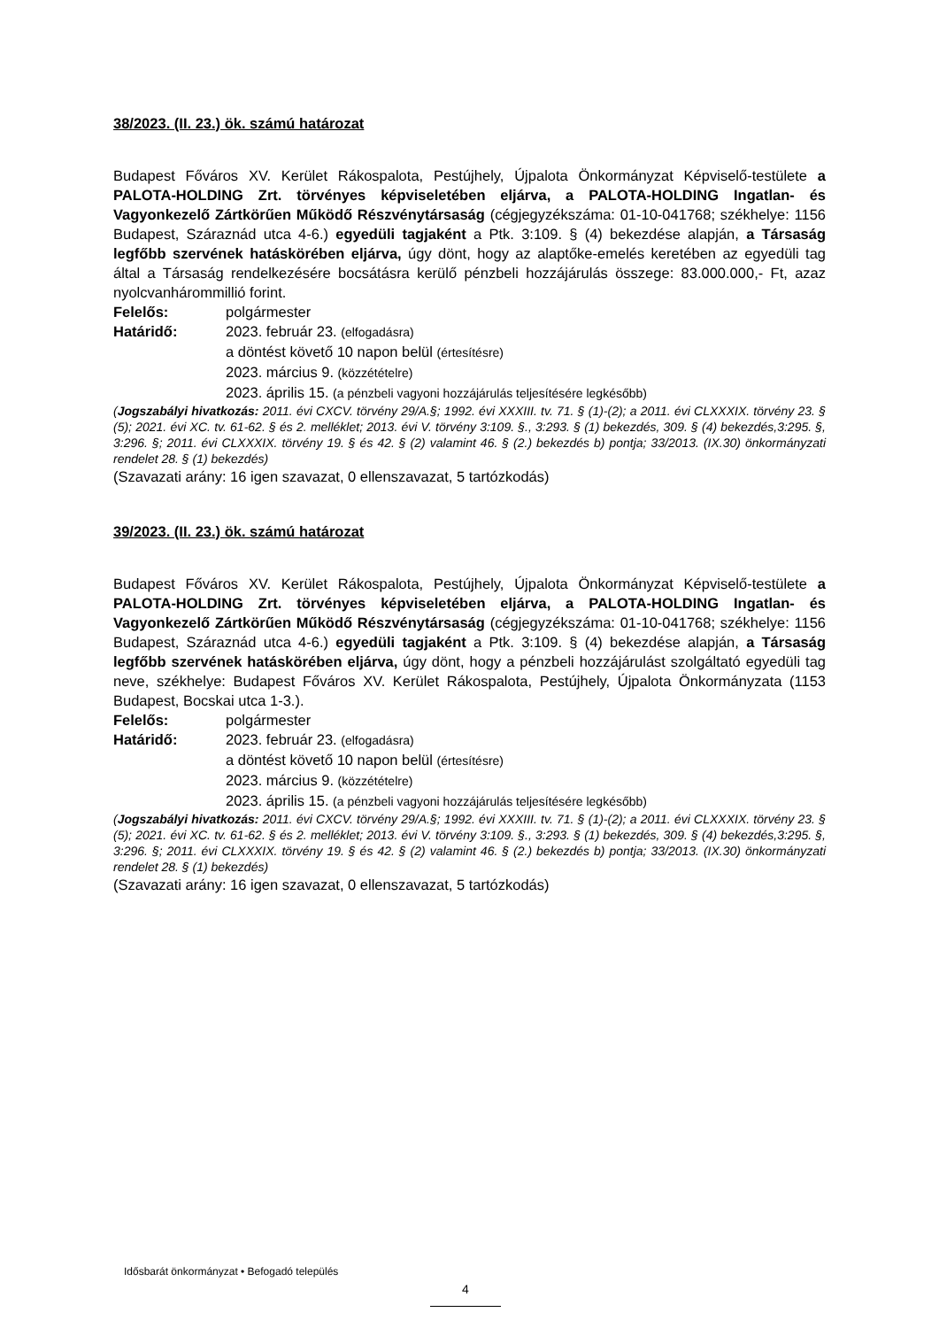38/2023. (II. 23.) ök. számú határozat
Budapest Főváros XV. Kerület Rákospalota, Pestújhely, Újpalota Önkormányzat Képviselő-testülete a PALOTA-HOLDING Zrt. törvényes képviseletében eljárva, a PALOTA-HOLDING Ingatlan- és Vagyonkezelő Zártkörűen Működő Részvénytársaság (cégjegyzékszáma: 01-10-041768; székhelye: 1156 Budapest, Száraznád utca 4-6.) egyedüli tagjaként a Ptk. 3:109. § (4) bekezdése alapján, a Társaság legfőbb szervének hatáskörében eljárva, úgy dönt, hogy az alaptőke-emelés keretében az egyedüli tag által a Társaság rendelkezésére bocsátásra kerülő pénzbeli hozzájárulás összege: 83.000.000,- Ft, azaz nyolcvanhárommillió forint.
Felelős: polgármester
Határidő: 2023. február 23. (elfogadásra)
a döntést követő 10 napon belül (értesítésre)
2023. március 9. (közzétételre)
2023. április 15. (a pénzbeli vagyoni hozzájárulás teljesítésére legkésőbb)
(Jogszabályi hivatkozás: 2011. évi CXCV. törvény 29/A.§; 1992. évi XXXIII. tv. 71. § (1)-(2); a 2011. évi CLXXXIX. törvény 23. § (5); 2021. évi XC. tv. 61-62. § és 2. melléklet; 2013. évi V. törvény 3:109. §., 3:293. § (1) bekezdés, 309. § (4) bekezdés,3:295. §, 3:296. §; 2011. évi CLXXXIX. törvény 19. § és 42. § (2) valamint 46. § (2.) bekezdés b) pontja; 33/2013. (IX.30) önkormányzati rendelet 28. § (1) bekezdés)
(Szavazati arány: 16 igen szavazat, 0 ellenszavazat, 5 tartózkodás)
39/2023. (II. 23.) ök. számú határozat
Budapest Főváros XV. Kerület Rákospalota, Pestújhely, Újpalota Önkormányzat Képviselő-testülete a PALOTA-HOLDING Zrt. törvényes képviseletében eljárva, a PALOTA-HOLDING Ingatlan- és Vagyonkezelő Zártkörűen Működő Részvénytársaság (cégjegyzékszáma: 01-10-041768; székhelye: 1156 Budapest, Száraznád utca 4-6.) egyedüli tagjaként a Ptk. 3:109. § (4) bekezdése alapján, a Társaság legfőbb szervének hatáskörében eljárva, úgy dönt, hogy a pénzbeli hozzájárulást szolgáltató egyedüli tag neve, székhelye: Budapest Főváros XV. Kerület Rákospalota, Pestújhely, Újpalota Önkormányzata (1153 Budapest, Bocskai utca 1-3.).
Felelős: polgármester
Határidő: 2023. február 23. (elfogadásra)
a döntést követő 10 napon belül (értesítésre)
2023. március 9. (közzétételre)
2023. április 15. (a pénzbeli vagyoni hozzájárulás teljesítésére legkésőbb)
(Jogszabályi hivatkozás: 2011. évi CXCV. törvény 29/A.§; 1992. évi XXXIII. tv. 71. § (1)-(2); a 2011. évi CLXXXIX. törvény 23. § (5); 2021. évi XC. tv. 61-62. § és 2. melléklet; 2013. évi V. törvény 3:109. §., 3:293. § (1) bekezdés, 309. § (4) bekezdés,3:295. §, 3:296. §; 2011. évi CLXXXIX. törvény 19. § és 42. § (2) valamint 46. § (2.) bekezdés b) pontja; 33/2013. (IX.30) önkormányzati rendelet 28. § (1) bekezdés)
(Szavazati arány: 16 igen szavazat, 0 ellenszavazat, 5 tartózkodás)
Idősbarát önkormányzat • Befogadó település
4